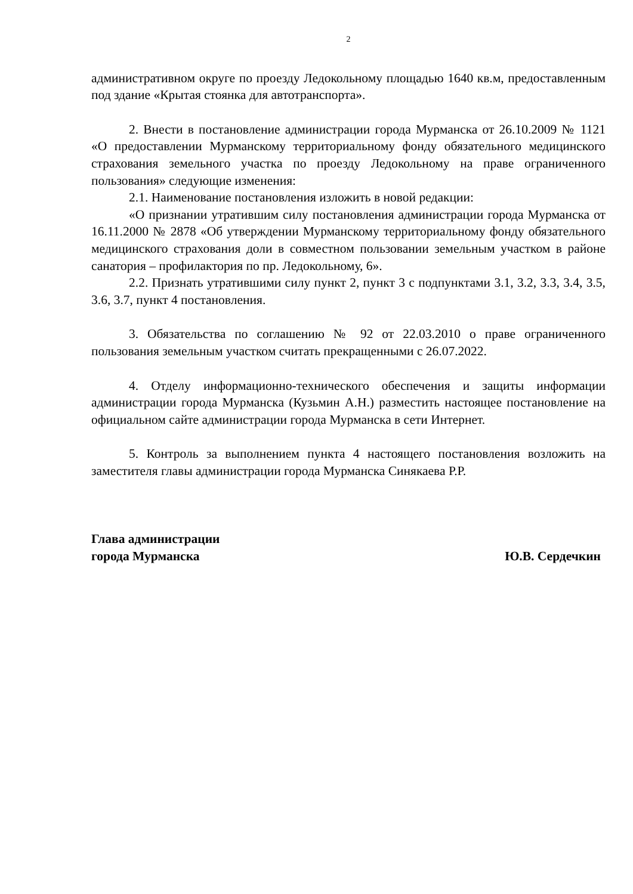2
административном округе по проезду Ледокольному площадью 1640 кв.м, предоставленным под здание «Крытая стоянка для автотранспорта».
2. Внести в постановление администрации города Мурманска от 26.10.2009 № 1121 «О предоставлении Мурманскому территориальному фонду обязательного медицинского страхования земельного участка по проезду Ледокольному на праве ограниченного пользования» следующие изменения:
2.1. Наименование постановления изложить в новой редакции:
«О признании утратившим силу постановления администрации города Мурманска от 16.11.2000 № 2878 «Об утверждении Мурманскому территориальному фонду обязательного медицинского страхования доли в совместном пользовании земельным участком в районе санатория – профилактория по пр. Ледокольному, 6».
2.2. Признать утратившими силу пункт 2, пункт 3 с подпунктами 3.1, 3.2, 3.3, 3.4, 3.5, 3.6, 3.7, пункт 4 постановления.
3. Обязательства по соглашению № 92 от 22.03.2010 о праве ограниченного пользования земельным участком считать прекращенными с 26.07.2022.
4. Отделу информационно-технического обеспечения и защиты информации администрации города Мурманска (Кузьмин А.Н.) разместить настоящее постановление на официальном сайте администрации города Мурманска в сети Интернет.
5. Контроль за выполнением пункта 4 настоящего постановления возложить на заместителя главы администрации города Мурманска Синякаева Р.Р.
Глава администрации
города Мурманска
Ю.В. Сердечкин